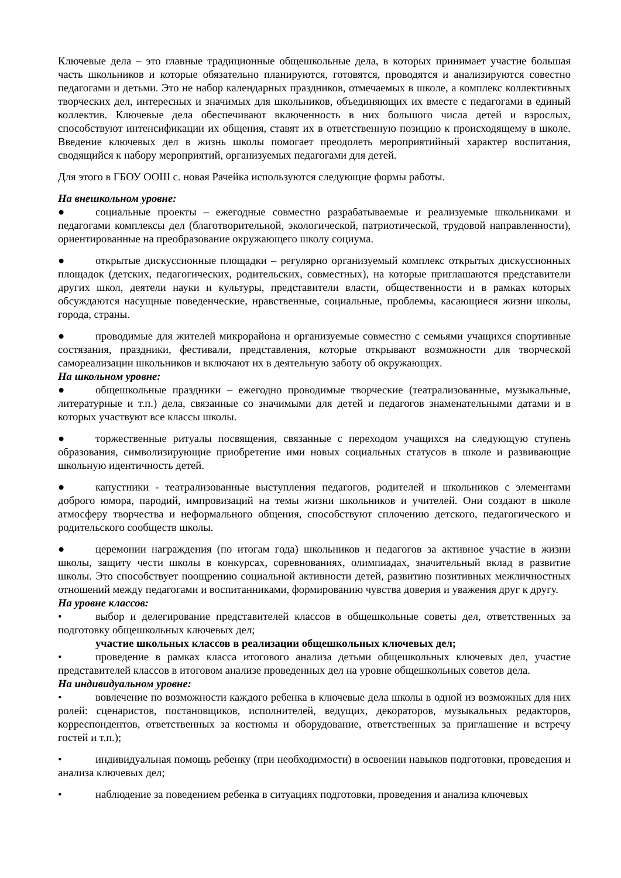Ключевые дела – это главные традиционные общешкольные дела, в которых принимает участие большая часть школьников и которые обязательно планируются, готовятся, проводятся и анализируются совестно педагогами и детьми. Это не набор календарных праздников, отмечаемых в школе, а комплекс коллективных творческих дел, интересных и значимых для школьников, объединяющих их вместе с педагогами в единый коллектив. Ключевые дела обеспечивают включенность в них большого числа детей и взрослых, способствуют интенсификации их общения, ставят их в ответственную позицию к происходящему в школе. Введение ключевых дел в жизнь школы помогает преодолеть мероприятийный характер воспитания, сводящийся к набору мероприятий, организуемых педагогами для детей.
Для этого в ГБОУ ООШ с. новая Рачейка используются следующие формы работы.
На внешкольном уровне:
● социальные проекты – ежегодные совместно разрабатываемые и реализуемые школьниками и педагогами комплексы дел (благотворительной, экологической, патриотической, трудовой направленности), ориентированные на преобразование окружающего школу социума.
● открытые дискуссионные площадки – регулярно организуемый комплекс открытых дискуссионных площадок (детских, педагогических, родительских, совместных), на которые приглашаются представители других школ, деятели науки и культуры, представители власти, общественности и в рамках которых обсуждаются насущные поведенческие, нравственные, социальные, проблемы, касающиеся жизни школы, города, страны.
● проводимые для жителей микрорайона и организуемые совместно с семьями учащихся спортивные состязания, праздники, фестивали, представления, которые открывают возможности для творческой самореализации школьников и включают их в деятельную заботу об окружающих.
На школьном уровне:
● общешкольные праздники – ежегодно проводимые творческие (театрализованные, музыкальные, литературные и т.п.) дела, связанные со значимыми для детей и педагогов знаменательными датами и в которых участвуют все классы школы.
● торжественные ритуалы посвящения, связанные с переходом учащихся на следующую ступень образования, символизирующие приобретение ими новых социальных статусов в школе и развивающие школьную идентичность детей.
● капустники - театрализованные выступления педагогов, родителей и школьников с элементами доброго юмора, пародий, импровизаций на темы жизни школьников и учителей. Они создают в школе атмосферу творчества и неформального общения, способствуют сплочению детского, педагогического и родительского сообществ школы.
● церемонии награждения (по итогам года) школьников и педагогов за активное участие в жизни школы, защиту чести школы в конкурсах, соревнованиях, олимпиадах, значительный вклад в развитие школы. Это способствует поощрению социальной активности детей, развитию позитивных межличностных отношений между педагогами и воспитанниками, формированию чувства доверия и уважения друг к другу.
На уровне классов:
• выбор и делегирование представителей классов в общешкольные советы дел, ответственных за подготовку общешкольных ключевых дел;
участие школьных классов в реализации общешкольных ключевых дел;
• проведение в рамках класса итогового анализа детьми общешкольных ключевых дел, участие представителей классов в итоговом анализе проведенных дел на уровне общешкольных советов дела.
На индивидуальном уровне:
• вовлечение по возможности каждого ребенка в ключевые дела школы в одной из возможных для них ролей: сценаристов, постановщиков, исполнителей, ведущих, декораторов, музыкальных редакторов, корреспондентов, ответственных за костюмы и оборудование, ответственных за приглашение и встречу гостей и т.п.);
• индивидуальная помощь ребенку (при необходимости) в освоении навыков подготовки, проведения и анализа ключевых дел;
• наблюдение за поведением ребенка в ситуациях подготовки, проведения и анализа ключевых